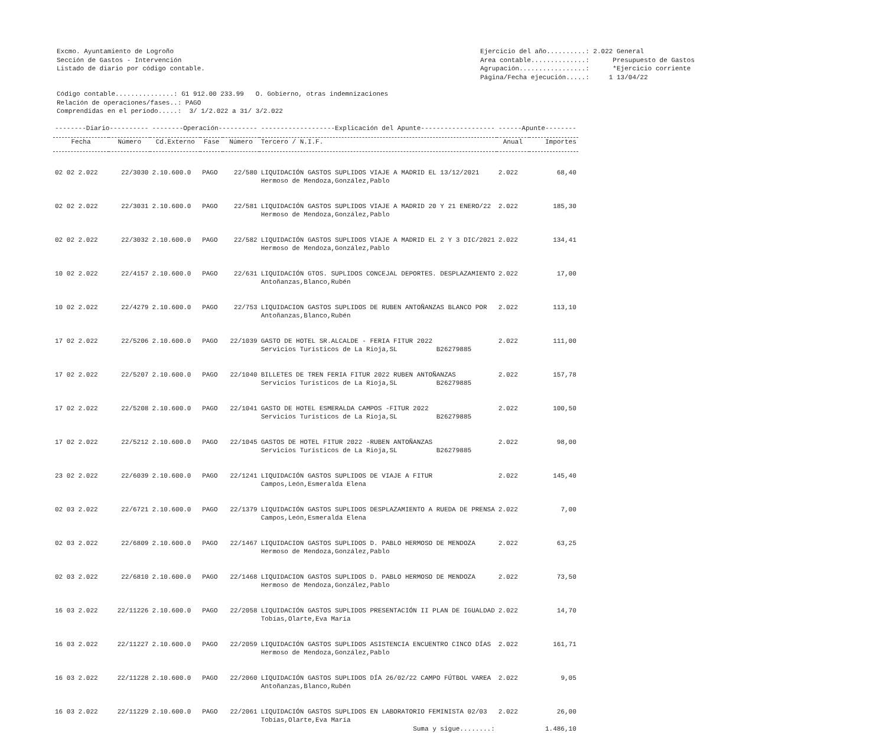Excmo. Ayuntamiento de Logroño Sección de Gastos - Intervención Listado de diario por código contable.
Ejercicio del año..........: 2.022 General Area contable..............: Presupuesto de Gastos Agrupación.................: *Ejercicio corriente Página/Fecha ejecución.....: 1 13/04/22
Código contable...............: G1 912.00 233.99 O. Gobierno, otras indemnizaciones Relación de operaciones/fases..: PAGO Comprendidas en el período.....: 3/ 1/2.022 a 31/ 3/2.022
| --------Diario---------- | | --------Operación---------- | | | -------------------Explicación del Apunte------------------- | ------Apunte-------- | |
| --- | --- | --- | --- | --- | --- | --- | --- |
| Fecha | Número | Cd.Externo | Fase | Número | Tercero / N.I.F. | Anual | Importes |
| 02 02 2.022 | 22/3030 | 2.10.600.0 | PAGO | 22/580 | LIQUIDACIÓN GASTOS SUPLIDOS VIAJE A MADRID EL 13/12/2021 Hermoso de Mendoza,González,Pablo | 2.022 | 68,40 |
| 02 02 2.022 | 22/3031 | 2.10.600.0 | PAGO | 22/581 | LIQUIDACIÓN GASTOS SUPLIDOS VIAJE A MADRID 20 Y 21 ENERO/22 Hermoso de Mendoza,González,Pablo | 2.022 | 185,30 |
| 02 02 2.022 | 22/3032 | 2.10.600.0 | PAGO | 22/582 | LIQUIDACIÓN GASTOS SUPLIDOS VIAJE A MADRID EL 2 Y 3 DIC/2021 Hermoso de Mendoza,González,Pablo | 2.022 | 134,41 |
| 10 02 2.022 | 22/4157 | 2.10.600.0 | PAGO | 22/631 | LIQUIDACIÓN GTOS. SUPLIDOS CONCEJAL DEPORTES. DESPLAZAMIENTO Antoñanzas,Blanco,Rubén | 2.022 | 17,00 |
| 10 02 2.022 | 22/4279 | 2.10.600.0 | PAGO | 22/753 | LIQUIDACION GASTOS SUPLIDOS DE RUBEN ANTOÑANZAS BLANCO POR Antoñanzas,Blanco,Rubén | 2.022 | 113,10 |
| 17 02 2.022 | 22/5206 | 2.10.600.0 | PAGO | 22/1039 | GASTO DE HOTEL SR.ALCALDE - FERIA FITUR 2022 Servicios Turísticos de La Rioja,SL B26279885 | 2.022 | 111,00 |
| 17 02 2.022 | 22/5207 | 2.10.600.0 | PAGO | 22/1040 | BILLETES DE TREN FERIA FITUR 2022 RUBEN ANTOÑANZAS Servicios Turísticos de La Rioja,SL B26279885 | 2.022 | 157,78 |
| 17 02 2.022 | 22/5208 | 2.10.600.0 | PAGO | 22/1041 | GASTO DE HOTEL ESMERALDA CAMPOS -FITUR 2022 Servicios Turísticos de La Rioja,SL B26279885 | 2.022 | 100,50 |
| 17 02 2.022 | 22/5212 | 2.10.600.0 | PAGO | 22/1045 | GASTOS DE HOTEL FITUR 2022 -RUBEN ANTOÑANZAS Servicios Turísticos de La Rioja,SL B26279885 | 2.022 | 98,00 |
| 23 02 2.022 | 22/6039 | 2.10.600.0 | PAGO | 22/1241 | LIQUIDACIÓN GASTOS SUPLIDOS DE VIAJE A FITUR Campos,León,Esmeralda Elena | 2.022 | 145,40 |
| 02 03 2.022 | 22/6721 | 2.10.600.0 | PAGO | 22/1379 | LIQUIDACIÓN GASTOS SUPLIDOS DESPLAZAMIENTO A RUEDA DE PRENSA Campos,León,Esmeralda Elena | 2.022 | 7,00 |
| 02 03 2.022 | 22/6809 | 2.10.600.0 | PAGO | 22/1467 | LIQUIDACION GASTOS SUPLIDOS D. PABLO HERMOSO DE MENDOZA Hermoso de Mendoza,González,Pablo | 2.022 | 63,25 |
| 02 03 2.022 | 22/6810 | 2.10.600.0 | PAGO | 22/1468 | LIQUIDACION GASTOS SUPLIDOS D. PABLO HERMOSO DE MENDOZA Hermoso de Mendoza,González,Pablo | 2.022 | 73,50 |
| 16 03 2.022 | 22/11226 | 2.10.600.0 | PAGO | 22/2058 | LIQUIDACIÓN GASTOS SUPLIDOS PRESENTACIÓN II PLAN DE IGUALDAD Tobías,Olarte,Eva María | 2.022 | 14,70 |
| 16 03 2.022 | 22/11227 | 2.10.600.0 | PAGO | 22/2059 | LIQUIDACIÓN GASTOS SUPLIDOS ASISTENCIA ENCUENTRO CINCO DÍAS Hermoso de Mendoza,González,Pablo | 2.022 | 161,71 |
| 16 03 2.022 | 22/11228 | 2.10.600.0 | PAGO | 22/2060 | LIQUIDACIÓN GASTOS SUPLIDOS DÍA 26/02/22 CAMPO FÚTBOL VAREA Antoñanzas,Blanco,Rubén | 2.022 | 9,05 |
| 16 03 2.022 | 22/11229 | 2.10.600.0 | PAGO | 22/2061 | LIQUIDACIÓN GASTOS SUPLIDOS EN LABORATORIO FEMINISTA 02/03 Tobías,Olarte,Eva María | 2.022 | 26,00 |
| Suma y sigue........: | | | | | | | 1.486,10 |